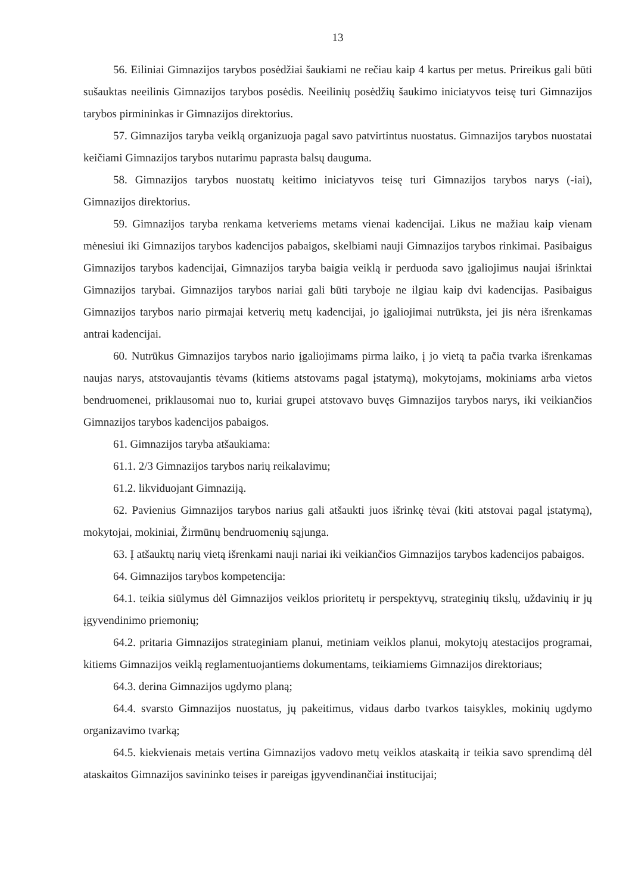13
56. Eiliniai Gimnazijos tarybos posėdžiai šaukiami ne rečiau kaip 4 kartus per metus. Prireikus gali būti sušauktas neeilinis Gimnazijos tarybos posėdis. Neeilinių posėdžių šaukimo iniciatyvos teisę turi Gimnazijos tarybos pirmininkas ir Gimnazijos direktorius.
57. Gimnazijos taryba veiklą organizuoja pagal savo patvirtintus nuostatus. Gimnazijos tarybos nuostatai keičiami Gimnazijos tarybos nutarimu paprasta balsų dauguma.
58. Gimnazijos tarybos nuostatų keitimo iniciatyvos teisę turi Gimnazijos tarybos narys (-iai), Gimnazijos direktorius.
59. Gimnazijos taryba renkama ketveriems metams vienai kadencijai. Likus ne mažiau kaip vienam mėnesiui iki Gimnazijos tarybos kadencijos pabaigos, skelbiami nauji Gimnazijos tarybos rinkimai. Pasibaigus Gimnazijos tarybos kadencijai, Gimnazijos taryba baigia veiklą ir perduoda savo įgaliojimus naujai išrinktai Gimnazijos tarybai. Gimnazijos tarybos nariai gali būti taryboje ne ilgiau kaip dvi kadencijas. Pasibaigus Gimnazijos tarybos nario pirmajai ketverių metų kadencijai, jo įgaliojimai nutrūksta, jei jis nėra išrenkamas antrai kadencijai.
60. Nutrūkus Gimnazijos tarybos nario įgaliojimams pirma laiko, į jo vietą ta pačia tvarka išrenkamas naujas narys, atstovaujantis tėvams (kitiems atstovams pagal įstatymą), mokytojams, mokiniams arba vietos bendruomenei, priklausomai nuo to, kuriai grupei atstovavo buvęs Gimnazijos tarybos narys, iki veikiančios Gimnazijos tarybos kadencijos pabaigos.
61. Gimnazijos taryba atšaukiama:
61.1. 2/3 Gimnazijos tarybos narių reikalavimu;
61.2. likviduojant Gimnaziją.
62. Pavienius Gimnazijos tarybos narius gali atšaukti juos išrinkę tėvai (kiti atstovai pagal įstatymą), mokytojai, mokiniai, Žirmūnų bendruomenių sąjunga.
63. Į atšauktų narių vietą išrenkami nauji nariai iki veikiančios Gimnazijos tarybos kadencijos pabaigos.
64. Gimnazijos tarybos kompetencija:
64.1. teikia siūlymus dėl Gimnazijos veiklos prioritetų ir perspektyvų, strateginių tikslų, uždavinių ir jų įgyvendinimo priemonių;
64.2. pritaria Gimnazijos strateginiam planui, metiniam veiklos planui, mokytojų atestacijos programai, kitiems Gimnazijos veiklą reglamentuojantiems dokumentams, teikiamiems Gimnazijos direktoriaus;
64.3. derina Gimnazijos ugdymo planą;
64.4. svarsto Gimnazijos nuostatus, jų pakeitimus, vidaus darbo tvarkos taisykles, mokinių ugdymo organizavimo tvarką;
64.5. kiekvienais metais vertina Gimnazijos vadovo metų veiklos ataskaitą ir teikia savo sprendimą dėl ataskaitos Gimnazijos savininko teises ir pareigas įgyvendinančiai institucijai;